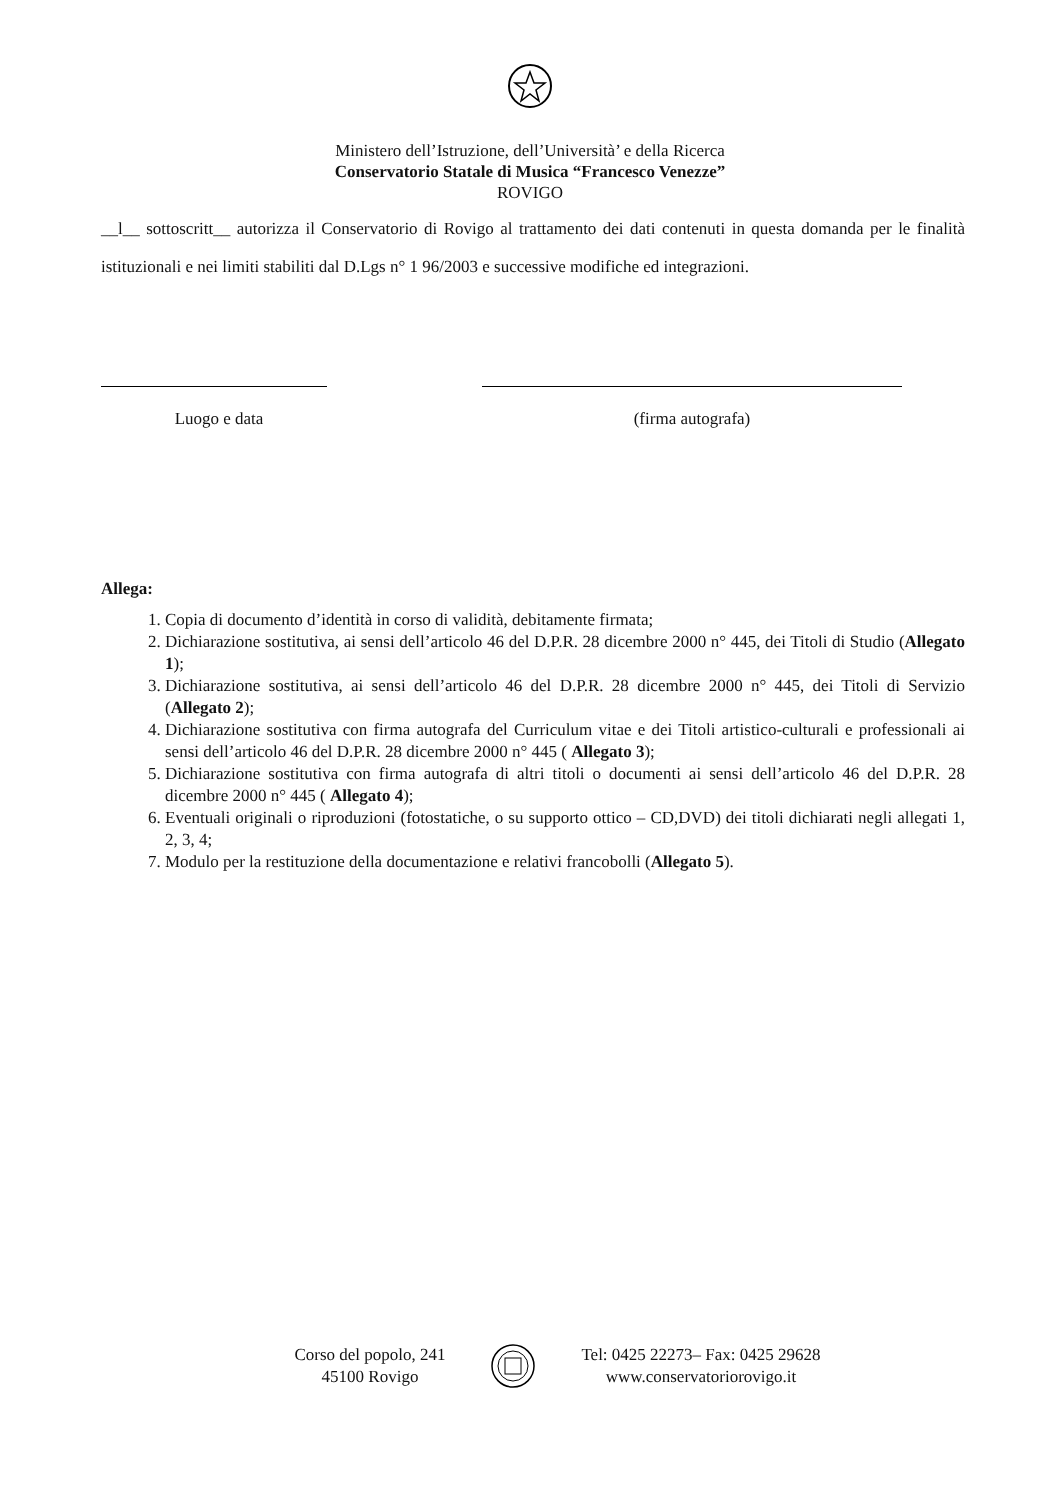Ministero dell’Istruzione, dell’Università’ e della Ricerca
Conservatorio Statale di Musica “Francesco Venezze”
ROVIGO
__l__ sottoscritt__ autorizza il Conservatorio di Rovigo al trattamento dei dati contenuti in questa domanda per le finalità istituzionali e nei limiti stabiliti dal D.Lgs n° 1 96/2003 e successive modifiche ed integrazioni.
Luogo e data (firma autografa)
Allega:
1. Copia di documento d’identità in corso di validità, debitamente firmata;
2. Dichiarazione sostitutiva, ai sensi dell’articolo 46 del D.P.R. 28 dicembre 2000 n° 445, dei Titoli di Studio (Allegato 1);
3. Dichiarazione sostitutiva, ai sensi dell’articolo 46 del D.P.R. 28 dicembre 2000 n° 445, dei Titoli di Servizio (Allegato 2);
4. Dichiarazione sostitutiva con firma autografa del Curriculum vitae e dei Titoli artistico-culturali e professionali ai sensi dell’articolo 46 del D.P.R. 28 dicembre 2000 n° 445 ( Allegato 3);
5. Dichiarazione sostitutiva con firma autografa di altri titoli o documenti ai sensi dell’articolo 46 del D.P.R. 28 dicembre 2000 n° 445 ( Allegato 4);
6. Eventuali originali o riproduzioni (fotostatiche, o su supporto ottico – CD,DVD) dei titoli dichiarati negli allegati 1, 2, 3, 4;
7. Modulo per la restituzione della documentazione e relativi francobolli (Allegato 5).
Corso del popolo, 241
45100 Rovigo
Tel: 0425 22273– Fax: 0425 29628
www.conservatoriorovigo.it